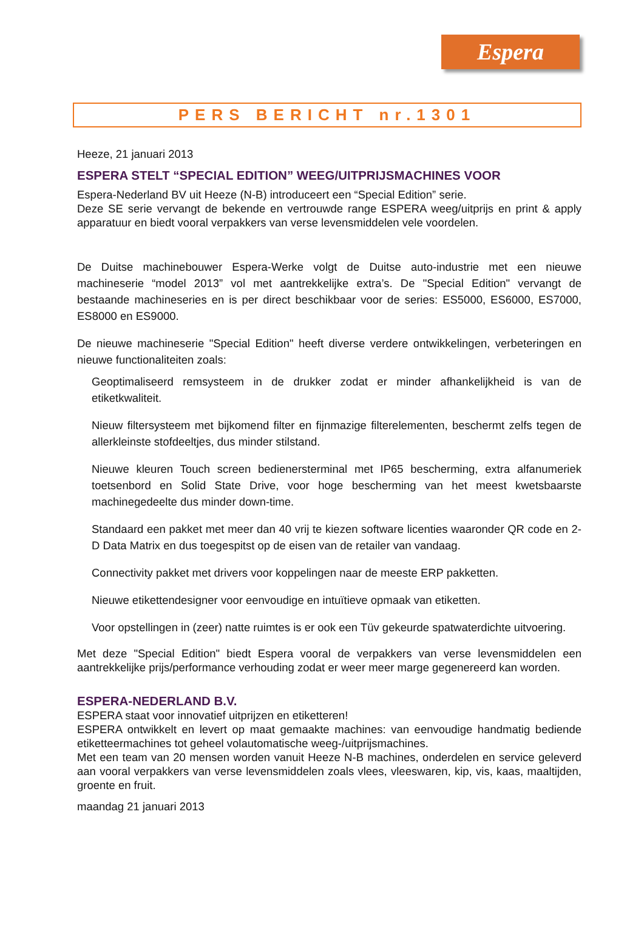Espera
PERS BERICHT nr.1301
Heeze, 21 januari 2013
ESPERA STELT “SPECIAL EDITION” WEEG/UITPRIJSMACHINES VOOR
Espera-Nederland BV uit Heeze (N-B) introduceert een “Special Edition” serie.
Deze SE serie vervangt de bekende en vertrouwde range ESPERA weeg/uitprijs en print & apply apparatuur en biedt vooral verpakkers van verse levensmiddelen vele voordelen.
De Duitse machinebouwer Espera-Werke volgt de Duitse auto-industrie met een nieuwe machineserie “model 2013” vol met aantrekkelijke extra’s. De "Special Edition" vervangt de bestaande machineseries en is per direct beschikbaar voor de series: ES5000, ES6000, ES7000, ES8000 en ES9000.
De nieuwe machineserie "Special Edition" heeft diverse verdere ontwikkelingen, verbeteringen en nieuwe functionaliteiten zoals:
Geoptimaliseerd remsysteem in de drukker zodat er minder afhankelijkheid is van de etiketkwaliteit.
Nieuw filtersysteem met bijkomend filter en fijnmazige filterelementen, beschermt zelfs tegen de allerkleinste stofdeeltjes, dus minder stilstand.
Nieuwe kleuren Touch screen bedienersterminal met IP65 bescherming, extra alfanumeriek toetsenbord en Solid State Drive, voor hoge bescherming van het meest kwetsbaarste machinegedeelte dus minder down-time.
Standaard een pakket met meer dan 40 vrij te kiezen software licenties waaronder QR code en 2-D Data Matrix en dus toegespitst op de eisen van de retailer van vandaag.
Connectivity pakket met drivers voor koppelingen naar de meeste ERP pakketten.
Nieuwe etikettendesigner voor eenvoudige en intuïtieve opmaak van etiketten.
Voor opstellingen in (zeer) natte ruimtes is er ook een Tüv gekeurde spatwaterdichte uitvoering.
Met deze "Special Edition" biedt Espera vooral de verpakkers van verse levensmiddelen een aantrekkelijke prijs/performance verhouding zodat er weer meer marge gegenereerd kan worden.
ESPERA-NEDERLAND B.V.
ESPERA staat voor innovatief uitprijzen en etiketteren!
ESPERA ontwikkelt en levert op maat gemaakte machines: van eenvoudige handmatig bediende etiketteermachines tot geheel volautomatische weeg-/uitprijsmachines.
Met een team van 20 mensen worden vanuit Heeze N-B machines, onderdelen en service geleverd aan vooral verpakkers van verse levensmiddelen zoals vlees, vleeswaren, kip, vis, kaas, maaltijden, groente en fruit.
maandag 21 januari 2013